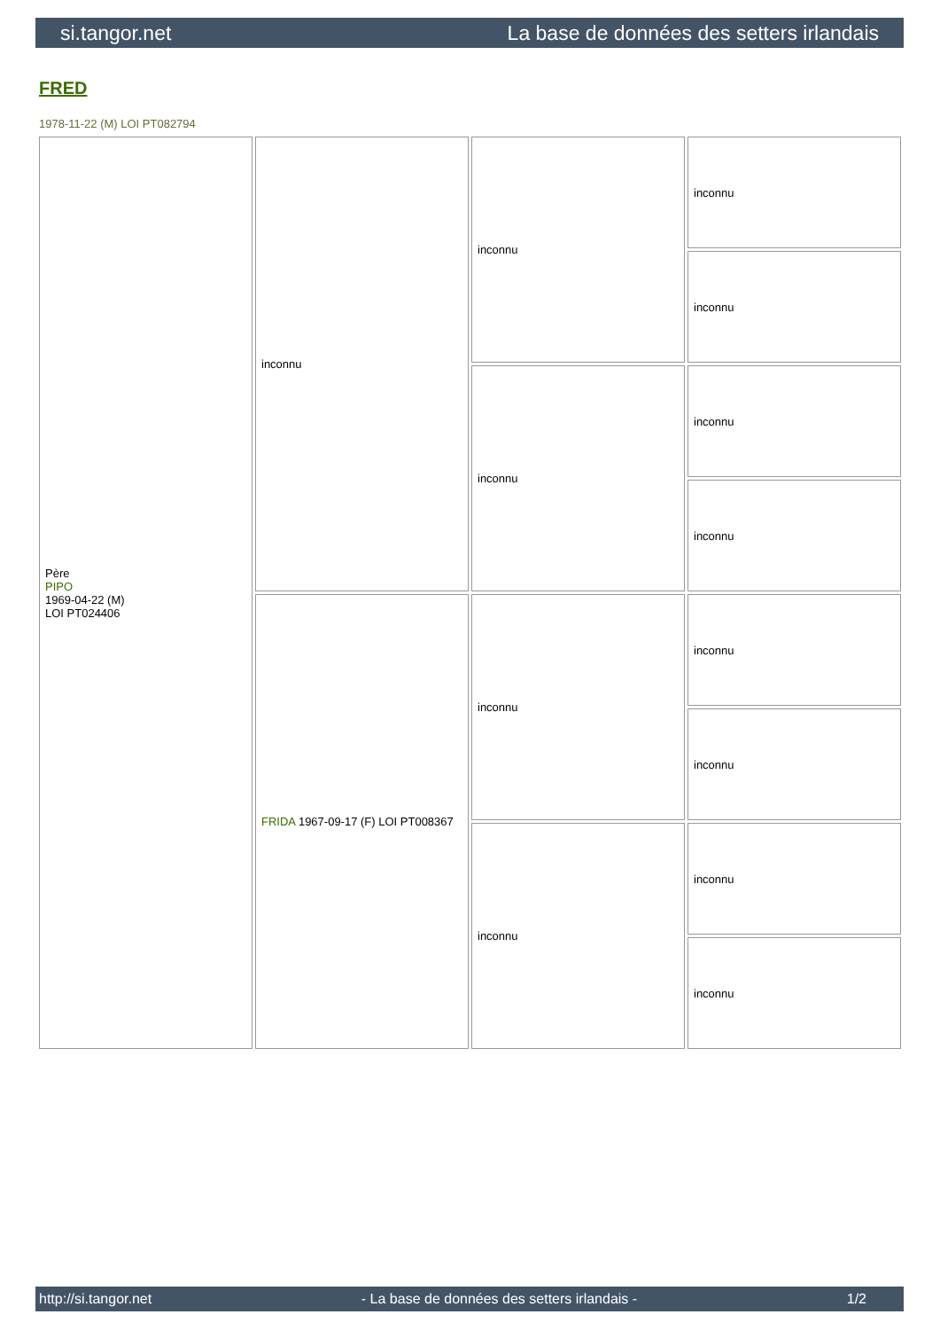si.tangor.net La base de données des setters irlandais
FRED
1978-11-22 (M) LOI PT082794
| Père PIPO 1969-04-22 (M) LOI PT024406 | inconnu | inconnu | inconnu |
| | | | inconnu |
| | | inconnu | inconnu |
| | | | inconnu |
| | FRIDA 1967-09-17 (F) LOI PT008367 | inconnu | inconnu |
| | | | inconnu |
| | | inconnu | inconnu |
| | | | inconnu |
http://si.tangor.net - La base de données des setters irlandais - 1/2